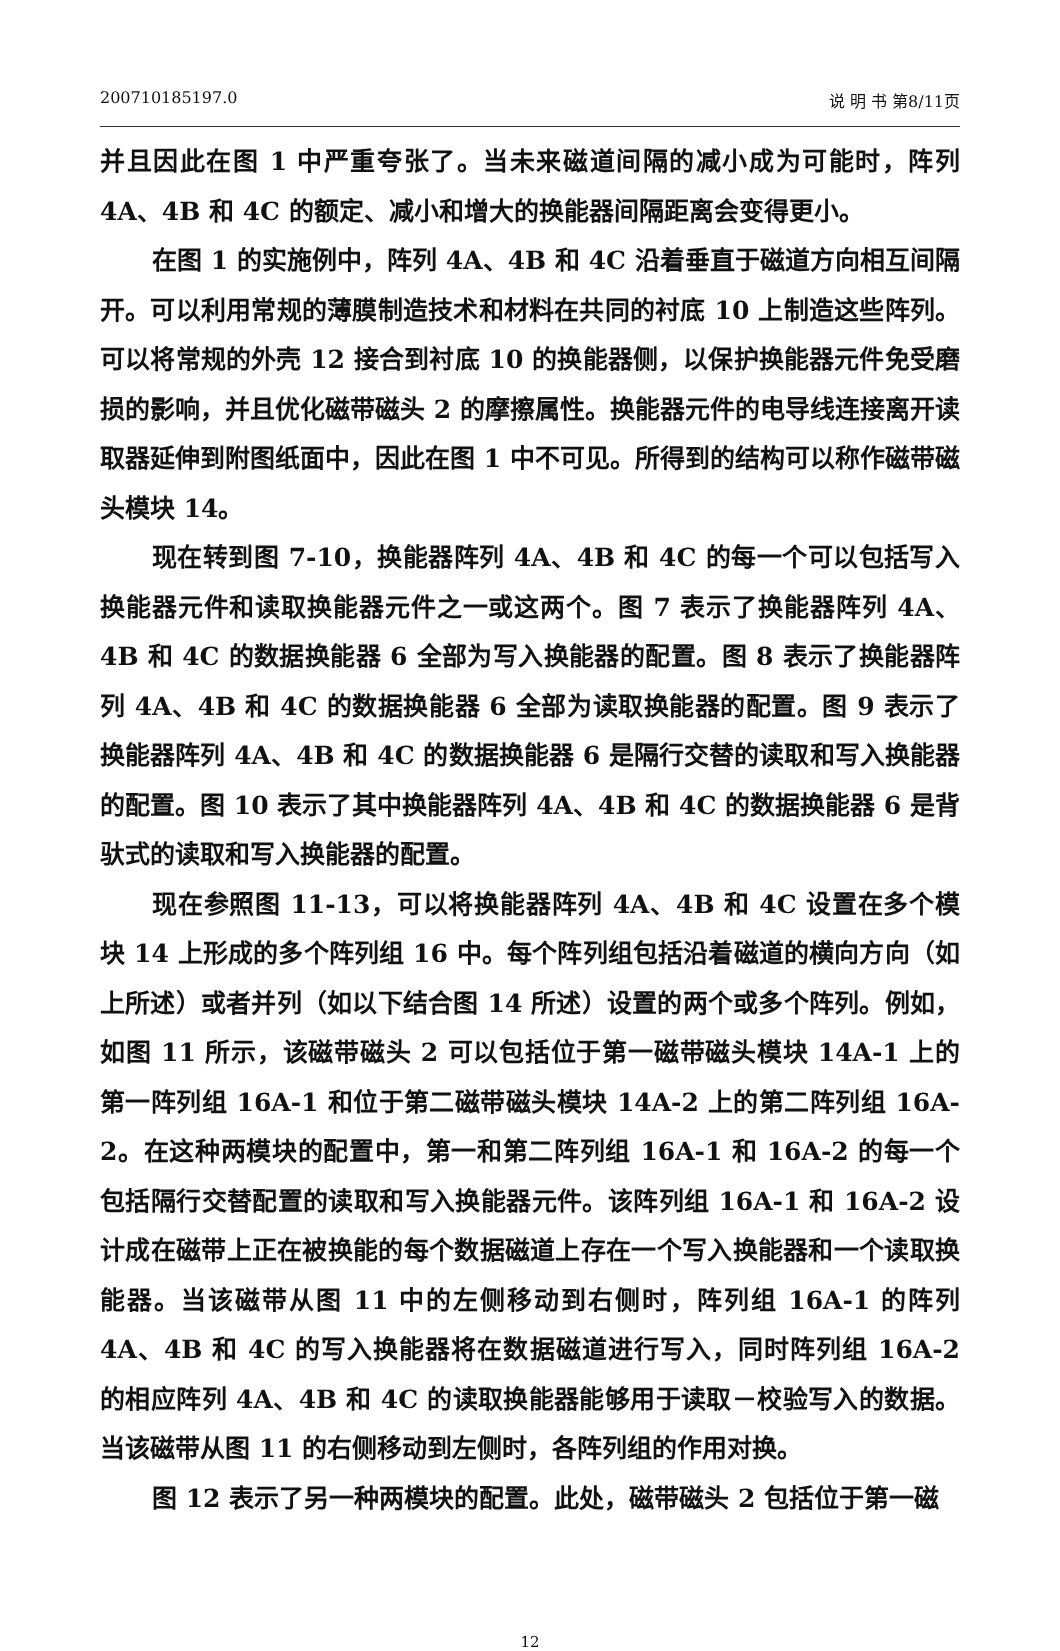200710185197.0 说 明 书 第8/11页
并且因此在图 1 中严重夸张了。当未来磁道间隔的减小成为可能时，阵列 4A、4B 和 4C 的额定、减小和增大的换能器间隔距离会变得更小。
在图 1 的实施例中，阵列 4A、4B 和 4C 沿着垂直于磁道方向相互间隔开。可以利用常规的薄膜制造技术和材料在共同的衬底 10 上制造这些阵列。可以将常规的外壳 12 接合到衬底 10 的换能器侧，以保护换能器元件免受磨损的影响，并且优化磁带磁头 2 的摩擦属性。换能器元件的电导线连接离开读取器延伸到附图纸面中，因此在图 1 中不可见。所得到的结构可以称作磁带磁头模块 14。
现在转到图 7-10，换能器阵列 4A、4B 和 4C 的每一个可以包括写入换能器元件和读取换能器元件之一或这两个。图 7 表示了换能器阵列 4A、4B 和 4C 的数据换能器 6 全部为写入换能器的配置。图 8 表示了换能器阵列 4A、4B 和 4C 的数据换能器 6 全部为读取换能器的配置。图 9 表示了换能器阵列 4A、4B 和 4C 的数据换能器 6 是隔行交替的读取和写入换能器的配置。图 10 表示了其中换能器阵列 4A、4B 和 4C 的数据换能器 6 是背驮式的读取和写入换能器的配置。
现在参照图 11-13，可以将换能器阵列 4A、4B 和 4C 设置在多个模块 14 上形成的多个阵列组 16 中。每个阵列组包括沿着磁道的横向方向（如上所述）或者并列（如以下结合图 14 所述）设置的两个或多个阵列。例如，如图 11 所示，该磁带磁头 2 可以包括位于第一磁带磁头模块 14A-1 上的第一阵列组 16A-1 和位于第二磁带磁头模块 14A-2 上的第二阵列组 16A-2。在这种两模块的配置中，第一和第二阵列组 16A-1 和 16A-2 的每一个包括隔行交替配置的读取和写入换能器元件。该阵列组 16A-1 和 16A-2 设计成在磁带上正在被换能的每个数据磁道上存在一个写入换能器和一个读取换能器。当该磁带从图 11 中的左侧移动到右侧时，阵列组 16A-1 的阵列 4A、4B 和 4C 的写入换能器将在数据磁道进行写入，同时阵列组 16A-2 的相应阵列 4A、4B 和 4C 的读取换能器能够用于读取－校验写入的数据。当该磁带从图 11 的右侧移动到左侧时，各阵列组的作用对换。
图 12 表示了另一种两模块的配置。此处，磁带磁头 2 包括位于第一磁
12